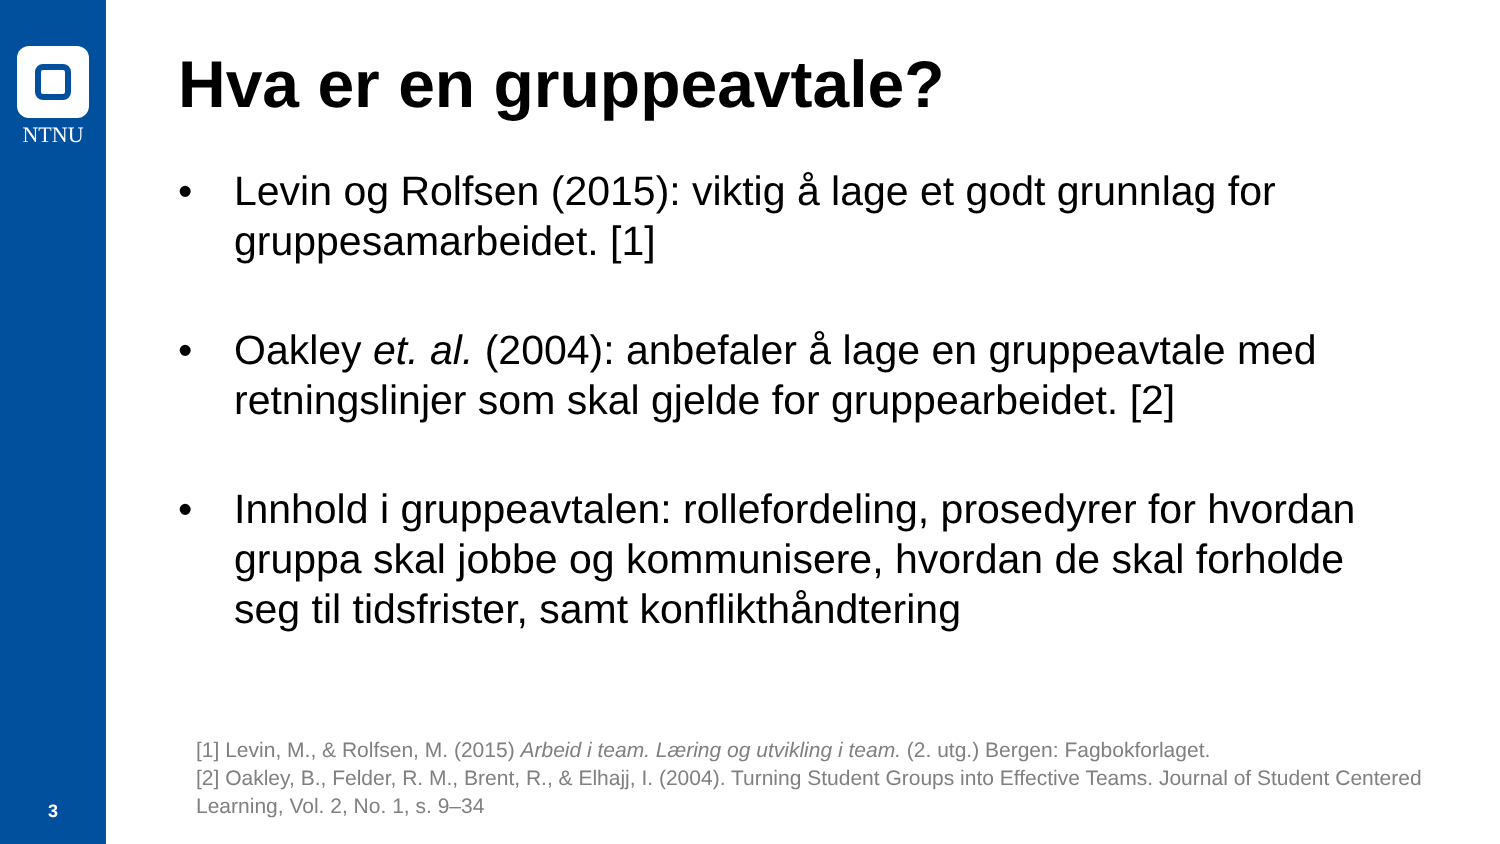NTNU
3
Hva er en gruppeavtale?
• Levin og Rolfsen (2015): viktig å lage et godt grunnlag for gruppesamarbeidet. [1]
• Oakley et. al. (2004): anbefaler å lage en gruppeavtale med retningslinjer som skal gjelde for gruppearbeidet. [2]
• Innhold i gruppeavtalen: rollefordeling, prosedyrer for hvordan gruppa skal jobbe og kommunisere, hvordan de skal forholde seg til tidsfrister, samt konflikthåndtering
[1] Levin, M., & Rolfsen, M. (2015) Arbeid i team. Læring og utvikling i team. (2. utg.) Bergen: Fagbokforlaget.
[2] Oakley, B., Felder, R. M., Brent, R., & Elhajj, I. (2004). Turning Student Groups into Effective Teams. Journal of Student Centered Learning, Vol. 2, No. 1, s. 9–34